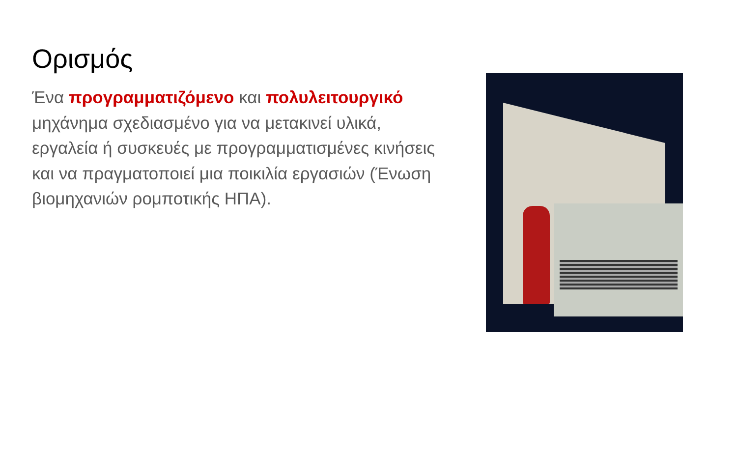Ορισμός
Ένα προγραμματιζόμενο και πολυλειτουργικό μηχάνημα σχεδιασμένο για να μετακινεί υλικά, εργαλεία ή συσκευές με προγραμματισμένες κινήσεις και να πραγματοποιεί μια ποικιλία εργασιών (Ένωση βιομηχανιών ρομποτικής ΗΠΑ).